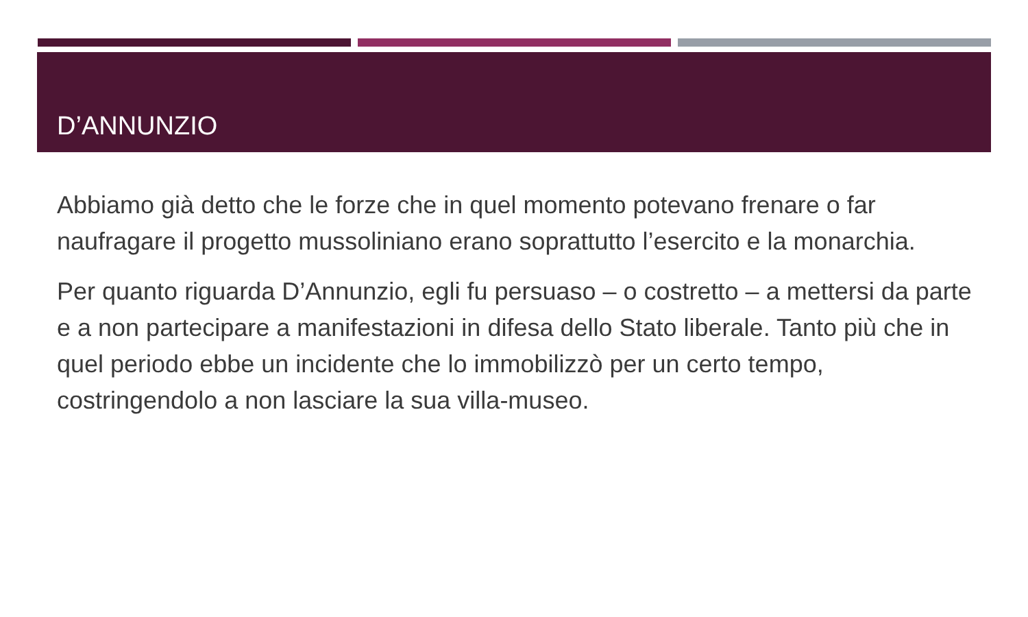D’ANNUNZIO
Abbiamo già detto che le forze che in quel momento potevano frenare o far naufragare il progetto mussoliniano erano soprattutto l’esercito e la monarchia.
Per quanto riguarda D’Annunzio, egli fu persuaso – o costretto – a mettersi da parte e a non partecipare a manifestazioni in difesa dello Stato liberale. Tanto più che in quel periodo ebbe un incidente che lo immobilizzò per un certo tempo, costringendolo a non lasciare la sua villa-museo.